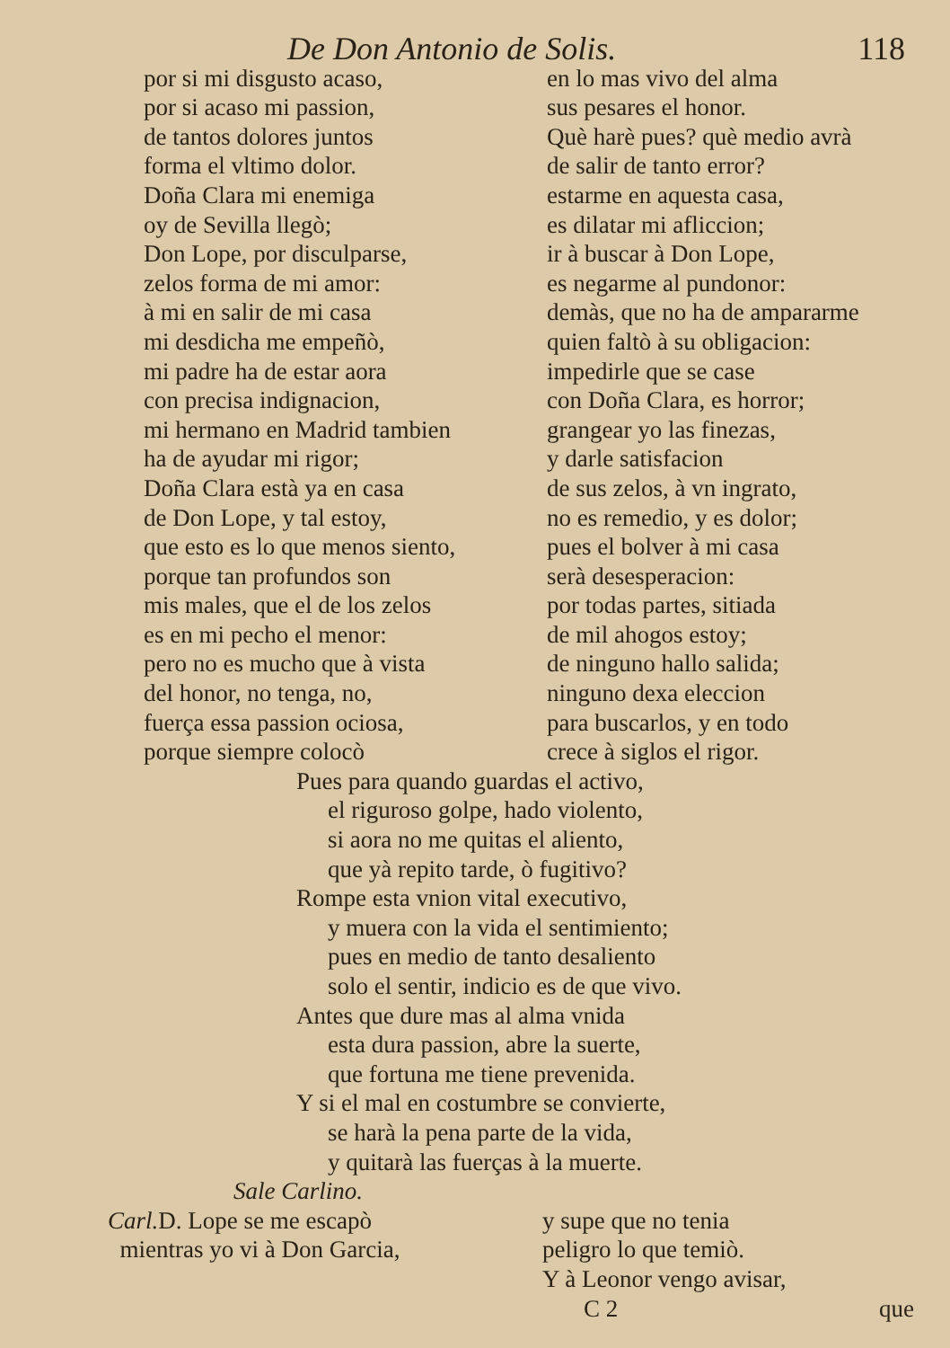De Don Antonio de Solis. 118
por si mi disgusto acaso,
por si acaso mi passion,
de tantos dolores juntos
forma el vltimo dolor.
Doña Clara mi enemiga
oy de Sevilla llegò;
Don Lope, por disculparse,
zelos forma de mi amor:
à mi en salir de mi casa
mi desdicha me empeñò,
mi padre ha de estar aora
con precisa indignacion,
mi hermano en Madrid tambien
ha de ayudar mi rigor;
Doña Clara està ya en casa
de Don Lope, y tal estoy,
que esto es lo que menos siento,
porque tan profundos son
mis males, que el de los zelos
es en mi pecho el menor:
pero no es mucho que à vista
del honor, no tenga, no,
fuerça essa passion ociosa,
porque siempre colocò
en lo mas vivo del alma
sus pesares el honor.
Què harè pues? què medio avrà
de salir de tanto error?
estarme en aquesta casa,
es dilatar mi afliccion;
ir à buscar à Don Lope,
es negarme al pundonor:
demàs, que no ha de ampararme
quien faltò à su obligacion:
impedirle que se case
con Doña Clara, es horror;
grangear yo las finezas,
y darle satisfacion
de sus zelos, à vn ingrato,
no es remedio, y es dolor;
pues el bolver à mi casa
serà desesperacion:
por todas partes, sitiada
de mil ahogos estoy;
de ninguno hallo salida;
ninguno dexa eleccion
para buscarlos, y en todo
crece à siglos el rigor.
Pues para quando guardas el activo,
el riguroso golpe, hado violento,
si aora no me quitas el aliento,
que yà repito tarde, ò fugitivo?
Rompe esta vnion vital executivo,
y muera con la vida el sentimiento;
pues en medio de tanto desaliento
solo el sentir, indicio es de que vivo.
Antes que dure mas al alma vnida
esta dura passion, abre la suerte,
que fortuna me tiene prevenida.
Y si el mal en costumbre se convierte,
se harà la pena parte de la vida,
y quitarà las fuerças à la muerte.
Sale Carlino.
Carl. D. Lope se me escapò
mientras yo vi à Don Garcia,
y supe que no tenia
peligro lo que temiò.
Y à Leonor vengo avisar,
C 2 que